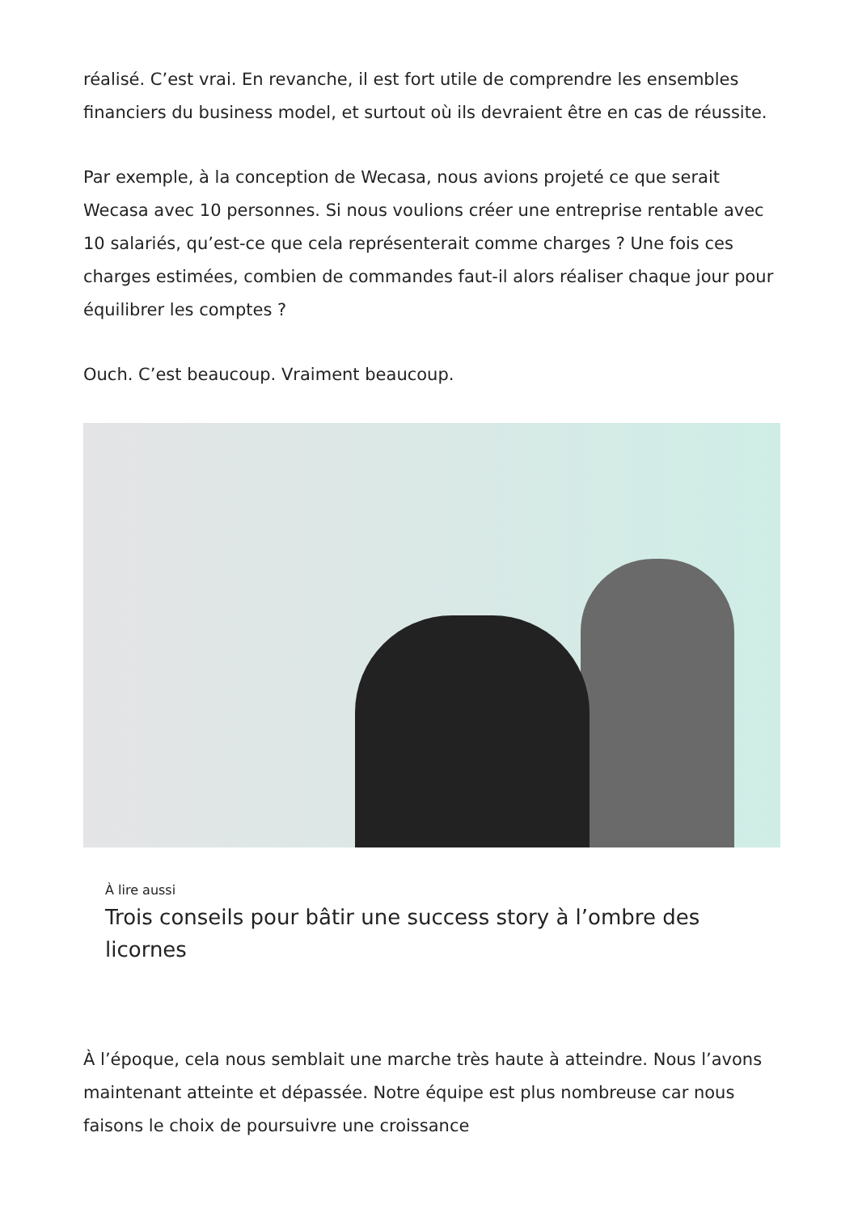réalisé. C’est vrai. En revanche, il est fort utile de comprendre les ensembles financiers du business model, et surtout où ils devraient être en cas de réussite.
Par exemple, à la conception de Wecasa, nous avions projeté ce que serait Wecasa avec 10 personnes. Si nous voulions créer une entreprise rentable avec 10 salariés, qu’est-ce que cela représenterait comme charges ? Une fois ces charges estimées, combien de commandes faut-il alors réaliser chaque jour pour équilibrer les comptes ?
Ouch. C’est beaucoup. Vraiment beaucoup.
À lire aussi
Trois conseils pour bâtir une success story à l’ombre des licornes
À l’époque, cela nous semblait une marche très haute à atteindre. Nous l’avons maintenant atteinte et dépassée. Notre équipe est plus nombreuse car nous faisons le choix de poursuivre une croissance